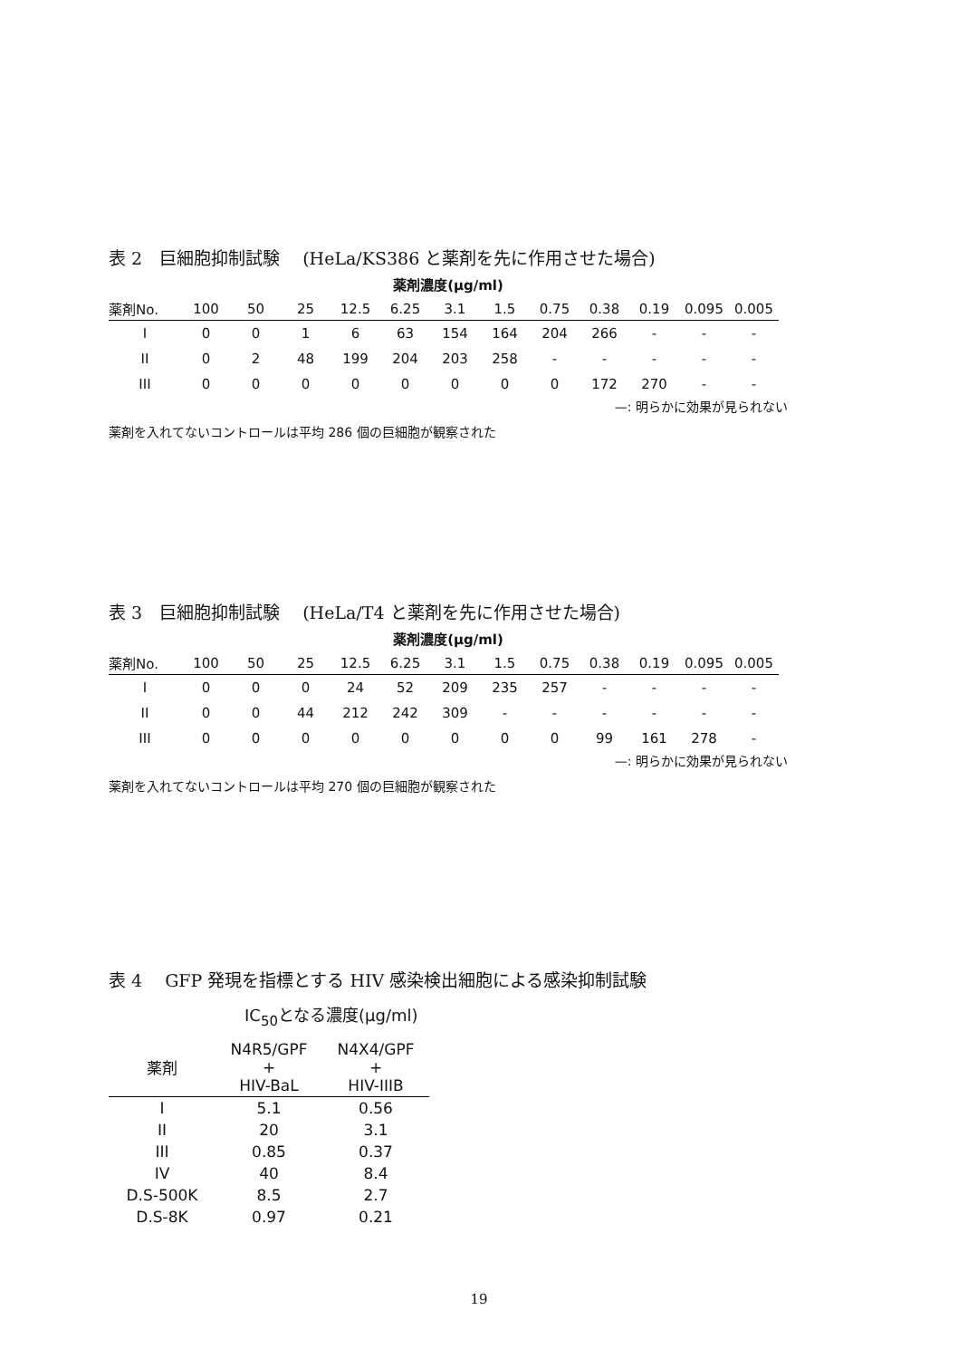表 2　巨細胞抑制試験　 (HeLa/KS386 と薬剤を先に作用させた場合)
薬剤濃度(μg/ml)
| 薬剤No. | 100 | 50 | 25 | 12.5 | 6.25 | 3.1 | 1.5 | 0.75 | 0.38 | 0.19 | 0.095 | 0.005 |
| --- | --- | --- | --- | --- | --- | --- | --- | --- | --- | --- | --- | --- |
| I | 0 | 0 | 1 | 6 | 63 | 154 | 164 | 204 | 266 | - | - | - |
| II | 0 | 2 | 48 | 199 | 204 | 203 | 258 | - | - | - | - | - |
| III | 0 | 0 | 0 | 0 | 0 | 0 | 0 | 0 | 172 | 270 | - | - |
—: 明らかに効果が見られない
薬剤を入れてないコントロールは平均 286 個の巨細胞が観察された
表 3　巨細胞抑制試験　 (HeLa/T4 と薬剤を先に作用させた場合)
薬剤濃度(μg/ml)
| 薬剤No. | 100 | 50 | 25 | 12.5 | 6.25 | 3.1 | 1.5 | 0.75 | 0.38 | 0.19 | 0.095 | 0.005 |
| --- | --- | --- | --- | --- | --- | --- | --- | --- | --- | --- | --- | --- |
| I | 0 | 0 | 0 | 24 | 52 | 209 | 235 | 257 | - | - | - | - |
| II | 0 | 0 | 44 | 212 | 242 | 309 | - | - | - | - | - | - |
| III | 0 | 0 | 0 | 0 | 0 | 0 | 0 | 0 | 99 | 161 | 278 | - |
—: 明らかに効果が見られない
薬剤を入れてないコントロールは平均 270 個の巨細胞が観察された
表 4　 GFP 発現を指標とする HIV 感染検出細胞による感染抑制試験
IC<sub>50</sub>となる濃度(μg/ml)
| 薬剤 | N4R5/GPF + HIV-BaL | N4X4/GPF + HIV-IIIB |
| --- | --- | --- |
| I | 5.1 | 0.56 |
| II | 20 | 3.1 |
| III | 0.85 | 0.37 |
| IV | 40 | 8.4 |
| D.S-500K | 8.5 | 2.7 |
| D.S-8K | 0.97 | 0.21 |
19